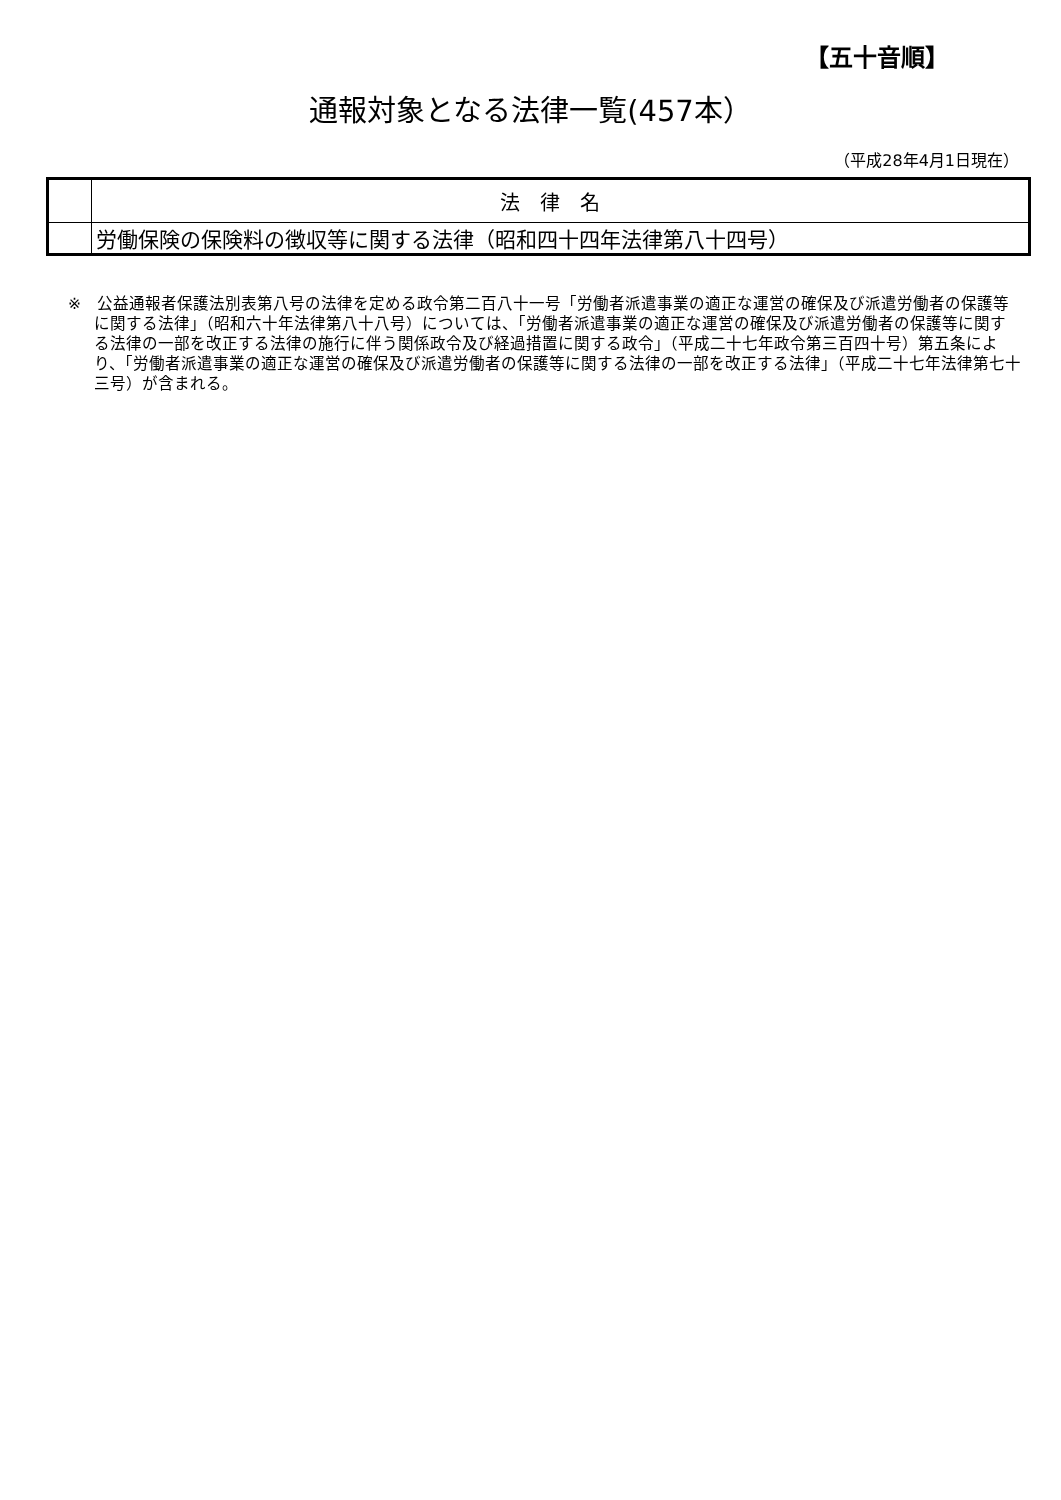【五十音順】
通報対象となる法律一覧(457本）
（平成28年4月1日現在）
| | 法律名 |
| --- | --- |
| | 労働保険の保険料の徴収等に関する法律（昭和四十四年法律第八十四号） |
※　公益通報者保護法別表第八号の法律を定める政令第二百八十一号「労働者派遣事業の適正な運営の確保及び派遣労働者の保護等に関する法律」（昭和六十年法律第八十八号）については、「労働者派遣事業の適正な運営の確保及び派遣労働者の保護等に関する法律の一部を改正する法律の施行に伴う関係政令及び経過措置に関する政令」（平成二十七年政令第三百四十号）第五条により、「労働者派遣事業の適正な運営の確保及び派遣労働者の保護等に関する法律の一部を改正する法律」（平成二十七年法律第七十三号）が含まれる。